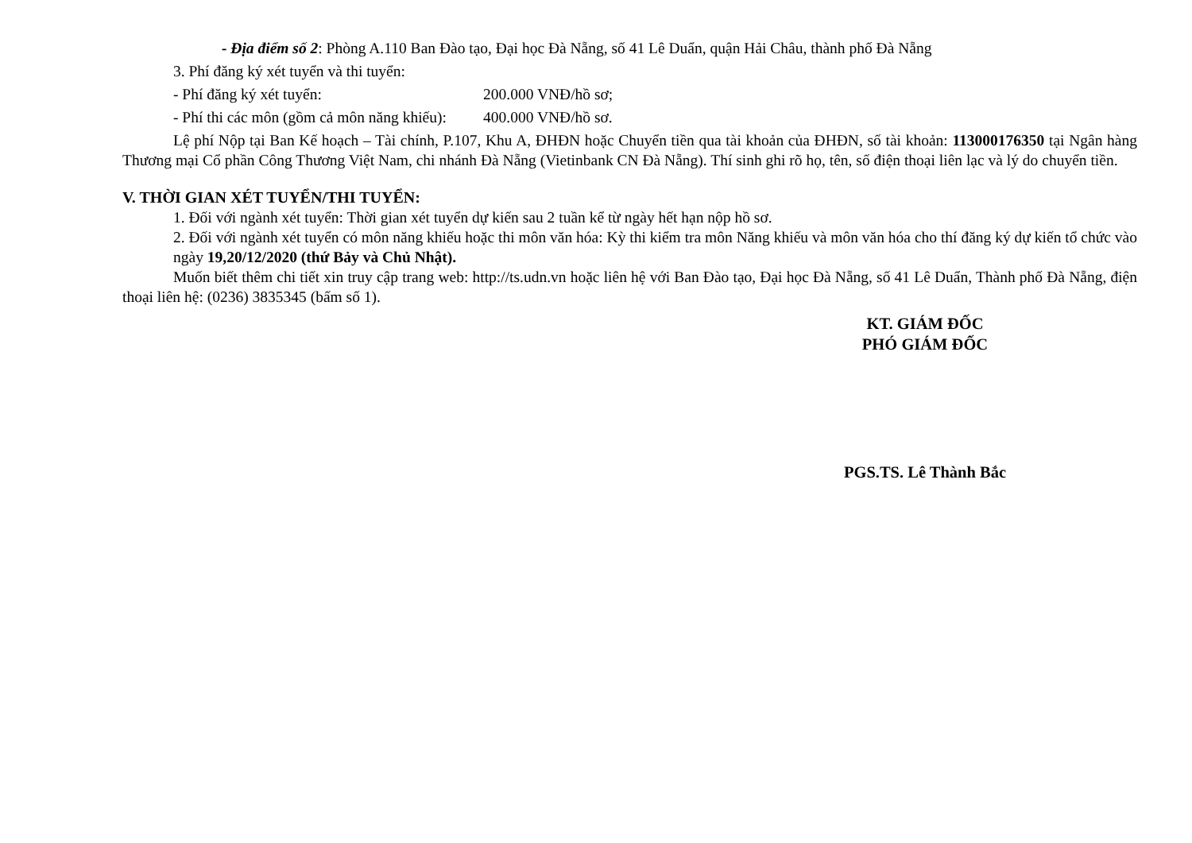- Địa điểm số 2: Phòng A.110 Ban Đào tạo, Đại học Đà Nẵng, số 41 Lê Duẩn, quận Hải Châu, thành phố Đà Nẵng
3. Phí đăng ký xét tuyển và thi tuyển:
- Phí đăng ký xét tuyển: 200.000 VNĐ/hồ sơ;
- Phí thi các môn (gồm cả môn năng khiếu): 400.000 VNĐ/hồ sơ.
Lệ phí Nộp tại Ban Kế hoạch – Tài chính, P.107, Khu A, ĐHĐN hoặc Chuyển tiền qua tài khoản của ĐHĐN, số tài khoản: 113000176350 tại Ngân hàng Thương mại Cổ phần Công Thương Việt Nam, chi nhánh Đà Nẵng (Vietinbank CN Đà Nẵng). Thí sinh ghi rõ họ, tên, số điện thoại liên lạc và lý do chuyển tiền.
V. THỜI GIAN XÉT TUYỂN/THI TUYỂN:
1. Đối với ngành xét tuyển: Thời gian xét tuyển dự kiến sau 2 tuần kể từ ngày hết hạn nộp hồ sơ.
2. Đối với ngành xét tuyển có môn năng khiếu hoặc thi môn văn hóa: Kỳ thi kiểm tra môn Năng khiếu và môn văn hóa cho thí đăng ký dự kiến tổ chức vào ngày 19,20/12/2020 (thứ Bảy và Chủ Nhật).
Muốn biết thêm chi tiết xin truy cập trang web: http://ts.udn.vn hoặc liên hệ với Ban Đào tạo, Đại học Đà Nẵng, số 41 Lê Duẩn, Thành phố Đà Nẵng, điện thoại liên hệ: (0236) 3835345 (bấm số 1).
KT. GIÁM ĐỐC
PHÓ GIÁM ĐỐC
PGS.TS. Lê Thành Bắc